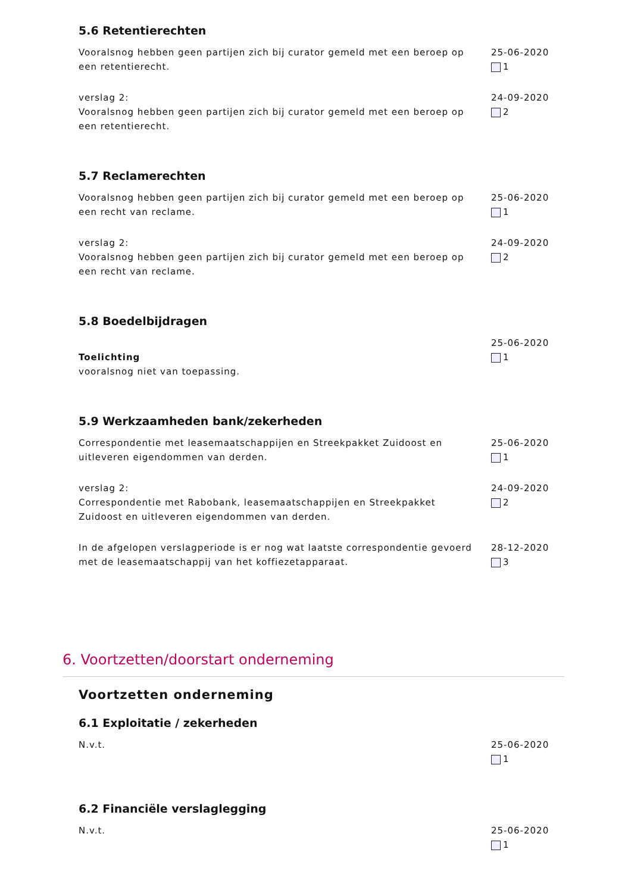5.6 Retentierechten
Vooralsnog hebben geen partijen zich bij curator gemeld met een beroep op een retentierecht.
25-06-2020
1
verslag 2:
Vooralsnog hebben geen partijen zich bij curator gemeld met een beroep op een retentierecht.
24-09-2020
2
5.7 Reclamerechten
Vooralsnog hebben geen partijen zich bij curator gemeld met een beroep op een recht van reclame.
25-06-2020
1
verslag 2:
Vooralsnog hebben geen partijen zich bij curator gemeld met een beroep op een recht van reclame.
24-09-2020
2
5.8 Boedelbijdragen
Toelichting
vooralsnog niet van toepassing.
25-06-2020
1
5.9 Werkzaamheden bank/zekerheden
Correspondentie met leasemaatschappijen en Streekpakket Zuidoost en uitleveren eigendommen van derden.
25-06-2020
1
verslag 2:
Correspondentie met Rabobank, leasemaatschappijen en Streekpakket Zuidoost en uitleveren eigendommen van derden.
24-09-2020
2
In de afgelopen verslagperiode is er nog wat laatste correspondentie gevoerd met de leasemaatschappij van het koffiezetapparaat.
28-12-2020
3
6. Voortzetten/doorstart onderneming
Voortzetten onderneming
6.1 Exploitatie / zekerheden
N.v.t. 25-06-2020
1
6.2 Financiële verslaglegging
N.v.t. 25-06-2020
1